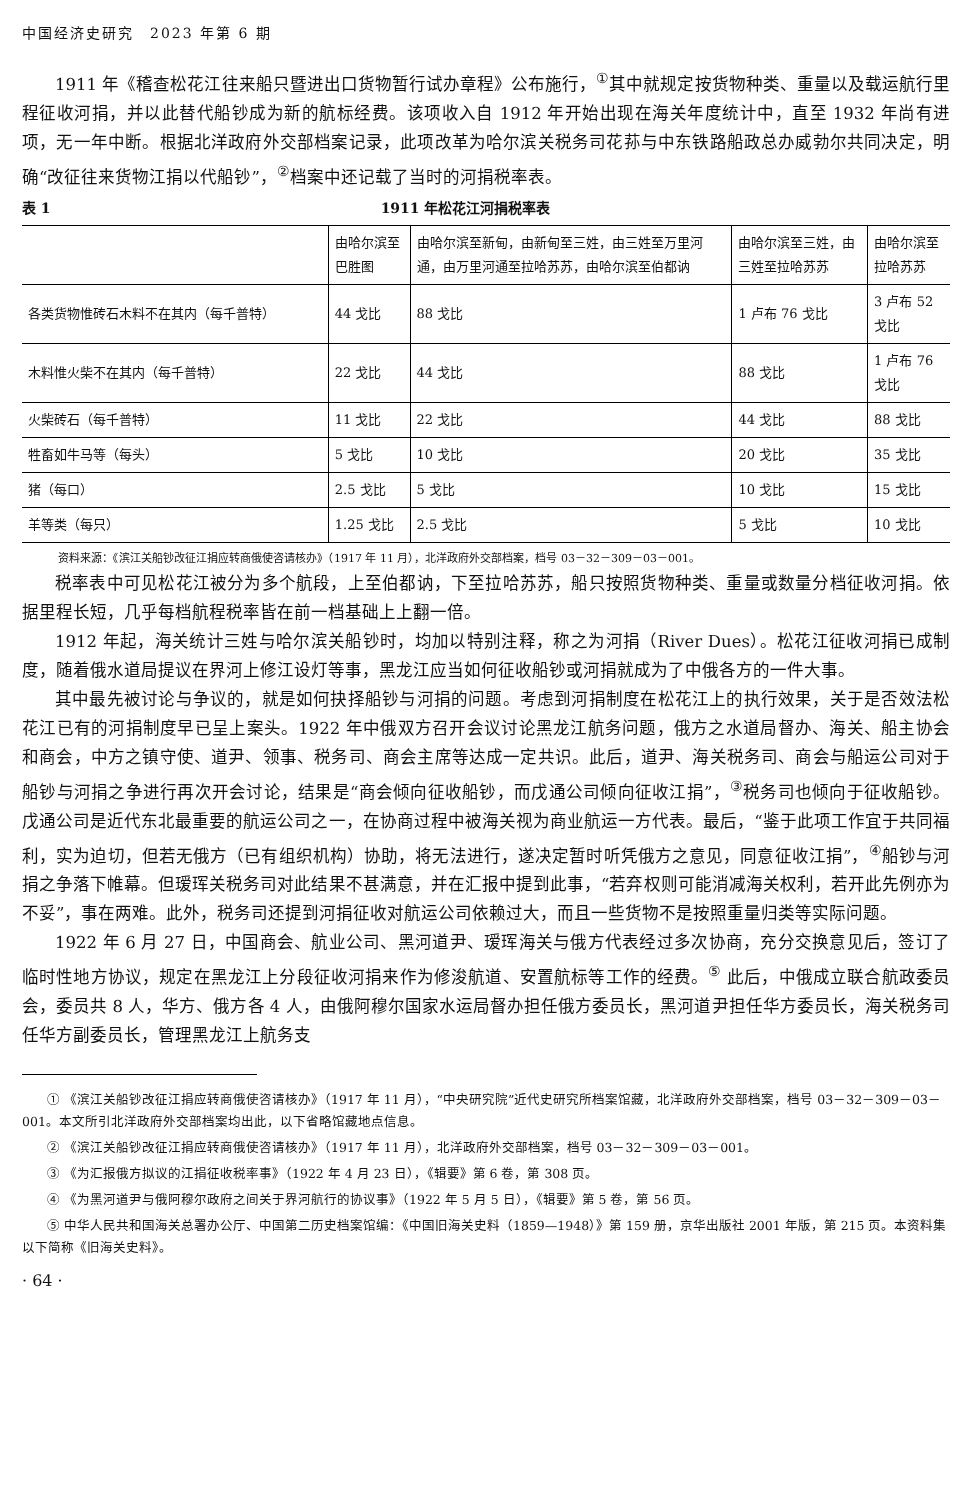中国经济史研究　2023 年第 6 期
1911 年《稽查松花江往来船只暨进出口货物暂行试办章程》公布施行，<sup>①</sup>其中就规定按货物种类、重量以及载运航行里程征收河捐，并以此替代船钞成为新的航标经费。该项收入自 1912 年开始出现在海关年度统计中，直至 1932 年尚有进项，无一年中断。根据北洋政府外交部档案记录，此项改革为哈尔滨关税务司花荪与中东铁路船政总办威勃尔共同决定，明确“改征往来货物江捐以代船钞”，<sup>②</sup>档案中还记载了当时的河捐税率表。
表 1 1911 年松花江河捐税率表
| | 由哈尔滨至巴胜图 | 由哈尔滨至新甸，由新甸至三姓，由三姓至万里河通，由万里河通至拉哈苏苏，由哈尔滨至伯都讷 | 由哈尔滨至三姓，由三姓至拉哈苏苏 | 由哈尔滨至拉哈苏苏 |
| 各类货物惟砖石木料不在其内（每千普特） | 44 戈比 | 88 戈比 | 1 卢布 76 戈比 | 3 卢布 52 戈比 |
| 木料惟火柴不在其内（每千普特） | 22 戈比 | 44 戈比 | 88 戈比 | 1 卢布 76 戈比 |
| 火柴砖石（每千普特） | 11 戈比 | 22 戈比 | 44 戈比 | 88 戈比 |
| 牲畜如牛马等（每头） | 5 戈比 | 10 戈比 | 20 戈比 | 35 戈比 |
| 猪（每口） | 2.5 戈比 | 5 戈比 | 10 戈比 | 15 戈比 |
| 羊等类（每只） | 1.25 戈比 | 2.5 戈比 | 5 戈比 | 10 戈比 |
资料来源：《滨江关船钞改征江捐应转商俄使咨请核办》（1917 年 11 月），北洋政府外交部档案，档号 03－32－309－03－001。
税率表中可见松花江被分为多个航段，上至伯都讷，下至拉哈苏苏，船只按照货物种类、重量或数量分档征收河捐。依据里程长短，几乎每档航程税率皆在前一档基础上上翻一倍。
1912 年起，海关统计三姓与哈尔滨关船钞时，均加以特别注释，称之为河捐（River Dues）。松花江征收河捐已成制度，随着俄水道局提议在界河上修江设灯等事，黑龙江应当如何征收船钞或河捐就成为了中俄各方的一件大事。
其中最先被讨论与争议的，就是如何抉择船钞与河捐的问题。考虑到河捐制度在松花江上的执行效果，关于是否效法松花江已有的河捐制度早已呈上案头。1922 年中俄双方召开会议讨论黑龙江航务问题，俄方之水道局督办、海关、船主协会和商会，中方之镇守使、道尹、领事、税务司、商会主席等达成一定共识。此后，道尹、海关税务司、商会与船运公司对于船钞与河捐之争进行再次开会讨论，结果是“商会倾向征收船钞，而戊通公司倾向征收江捐”，<sup>③</sup>税务司也倾向于征收船钞。戊通公司是近代东北最重要的航运公司之一，在协商过程中被海关视为商业航运一方代表。最后，“鉴于此项工作宜于共同福利，实为迫切，但若无俄方（已有组织机构）协助，将无法进行，遂决定暂时听凭俄方之意见，同意征收江捐”，<sup>④</sup>船钞与河捐之争落下帷幕。但瑷珲关税务司对此结果不甚满意，并在汇报中提到此事，“若弃权则可能消减海关权利，若开此先例亦为不妥”，事在两难。此外，税务司还提到河捐征收对航运公司依赖过大，而且一些货物不是按照重量归类等实际问题。
1922 年 6 月 27 日，中国商会、航业公司、黑河道尹、瑷珲海关与俄方代表经过多次协商，充分交换意见后，签订了临时性地方协议，规定在黑龙江上分段征收河捐来作为修浚航道、安置航标等工作的经费。<sup>⑤</sup> 此后，中俄成立联合航政委员会，委员共 8 人，华方、俄方各 4 人，由俄阿穆尔国家水运局督办担任俄方委员长，黑河道尹担任华方委员长，海关税务司任华方副委员长，管理黑龙江上航务支
① 《滨江关船钞改征江捐应转商俄使咨请核办》（1917 年 11 月），“中央研究院”近代史研究所档案馆藏，北洋政府外交部档案，档号 03－32－309－03－001。本文所引北洋政府外交部档案均出此，以下省略馆藏地点信息。
② 《滨江关船钞改征江捐应转商俄使咨请核办》（1917 年 11 月），北洋政府外交部档案，档号 03－32－309－03－001。
③ 《为汇报俄方拟议的江捐征收税率事》（1922 年 4 月 23 日），《辑要》第 6 卷，第 308 页。
④ 《为黑河道尹与俄阿穆尔政府之间关于界河航行的协议事》（1922 年 5 月 5 日），《辑要》第 5 卷，第 56 页。
⑤ 中华人民共和国海关总署办公厅、中国第二历史档案馆编：《中国旧海关史料（1859—1948）》第 159 册，京华出版社 2001 年版，第 215 页。本资料集以下简称《旧海关史料》。
· 64 ·